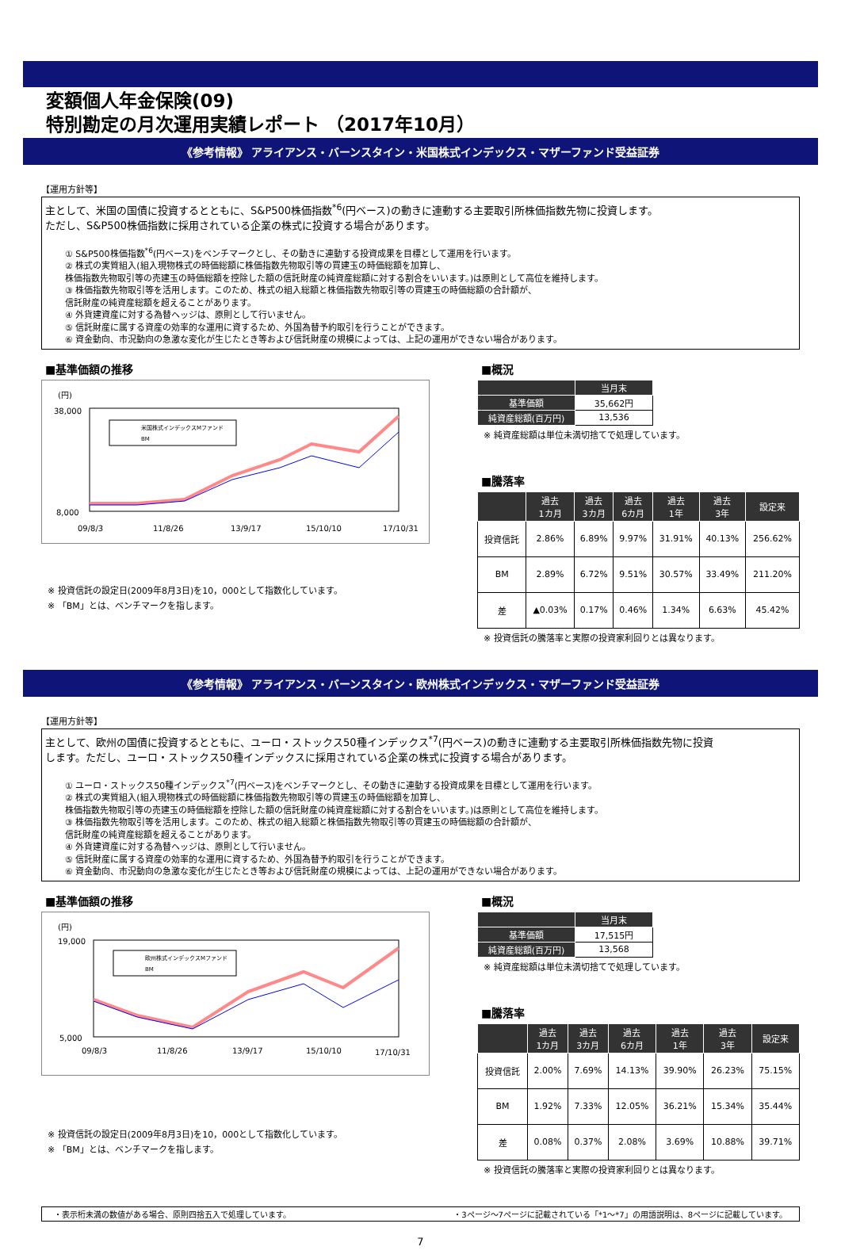変額個人年金保険(09)
特別勘定の月次運用実績レポート （2017年10月）
《参考情報》 アライアンス・バーンスタイン・米国株式インデックス・マザーファンド受益証券
【運用方針等】
主として、米国の国債に投資するとともに、S&P500株価指数<sup>*6</sup>(円ベース)の動きに連動する主要取引所株価指数先物に投資します。
ただし、S&P500株価指数に採用されている企業の株式に投資する場合があります。
① S&P500株価指数<sup>*6</sup>(円ベース)をベンチマークとし、その動きに連動する投資成果を目標として運用を行います。
② 株式の実質組入(組入現物株式の時価総額に株価指数先物取引等の買建玉の時価総額を加算し、
株価指数先物取引等の売建玉の時価総額を控除した額の信託財産の純資産総額に対する割合をいいます。)は原則として高位を維持します。
③ 株価指数先物取引等を活用します。このため、株式の組入総額と株価指数先物取引等の買建玉の時価総額の合計額が、
信託財産の純資産総額を超えることがあります。
④ 外貨建資産に対する為替ヘッジは、原則として行いません。
⑤ 信託財産に属する資産の効率的な運用に資するため、外国為替予約取引を行うことができます。
⑥ 資金動向、市況動向の急激な変化が生じたとき等および信託財産の規模によっては、上記の運用ができない場合があります。
■基準価額の推移
(円)
38,000
8,000
09/8/3
11/8/26
13/9/17
15/10/10
17/10/31
米国株式インデックスMファンド
BM
※ 投資信託の設定日(2009年8月3日)を10，000として指数化しています。
※ 「BM」とは、ベンチマークを指します。
■概況
| | 当月末 |
| --- | --- |
| 基準価額 | 35,662円 |
| 純資産総額(百万円) | 13,536 |
※ 純資産総額は単位未満切捨てで処理しています。
■騰落率
| | 過去 1カ月 | 過去 3カ月 | 過去 6カ月 | 過去 1年 | 過去 3年 | 設定来 |
| --- | --- | --- | --- | --- | --- | --- |
| 投資信託 | 2.86% | 6.89% | 9.97% | 31.91% | 40.13% | 256.62% |
| BM | 2.89% | 6.72% | 9.51% | 30.57% | 33.49% | 211.20% |
| 差 | ▲0.03% | 0.17% | 0.46% | 1.34% | 6.63% | 45.42% |
※ 投資信託の騰落率と実際の投資家利回りとは異なります。
《参考情報》 アライアンス・バーンスタイン・欧州株式インデックス・マザーファンド受益証券
【運用方針等】
主として、欧州の国債に投資するとともに、ユーロ・ストックス50種インデックス<sup>*7</sup>(円ベース)の動きに連動する主要取引所株価指数先物に投資
します。ただし、ユーロ・ストックス50種インデックスに採用されている企業の株式に投資する場合があります。
① ユーロ・ストックス50種インデックス<sup>*7</sup>(円ベース)をベンチマークとし、その動きに連動する投資成果を目標として運用を行います。
② 株式の実質組入(組入現物株式の時価総額に株価指数先物取引等の買建玉の時価総額を加算し、
株価指数先物取引等の売建玉の時価総額を控除した額の信託財産の純資産総額に対する割合をいいます。)は原則として高位を維持します。
③ 株価指数先物取引等を活用します。このため、株式の組入総額と株価指数先物取引等の買建玉の時価総額の合計額が、
信託財産の純資産総額を超えることがあります。
④ 外貨建資産に対する為替ヘッジは、原則として行いません。
⑤ 信託財産に属する資産の効率的な運用に資するため、外国為替予約取引を行うことができます。
⑥ 資金動向、市況動向の急激な変化が生じたとき等および信託財産の規模によっては、上記の運用ができない場合があります。
■基準価額の推移
(円)
19,000
5,000
09/8/3
11/8/26
13/9/17
15/10/10
17/10/31
欧州株式インデックスMファンド
BM
※ 投資信託の設定日(2009年8月3日)を10，000として指数化しています。
※ 「BM」とは、ベンチマークを指します。
■概況
| | 当月末 |
| --- | --- |
| 基準価額 | 17,515円 |
| 純資産総額(百万円) | 13,568 |
※ 純資産総額は単位未満切捨てで処理しています。
■騰落率
| | 過去 1カ月 | 過去 3カ月 | 過去 6カ月 | 過去 1年 | 過去 3年 | 設定来 |
| --- | --- | --- | --- | --- | --- | --- |
| 投資信託 | 2.00% | 7.69% | 14.13% | 39.90% | 26.23% | 75.15% |
| BM | 1.92% | 7.33% | 12.05% | 36.21% | 15.34% | 35.44% |
| 差 | 0.08% | 0.37% | 2.08% | 3.69% | 10.88% | 39.71% |
※ 投資信託の騰落率と実際の投資家利回りとは異なります。
・表示桁未満の数値がある場合、原則四捨五入で処理しています。 ・3ページ～7ページに記載されている「*1～*7」の用語説明は、8ページに記載しています。
7